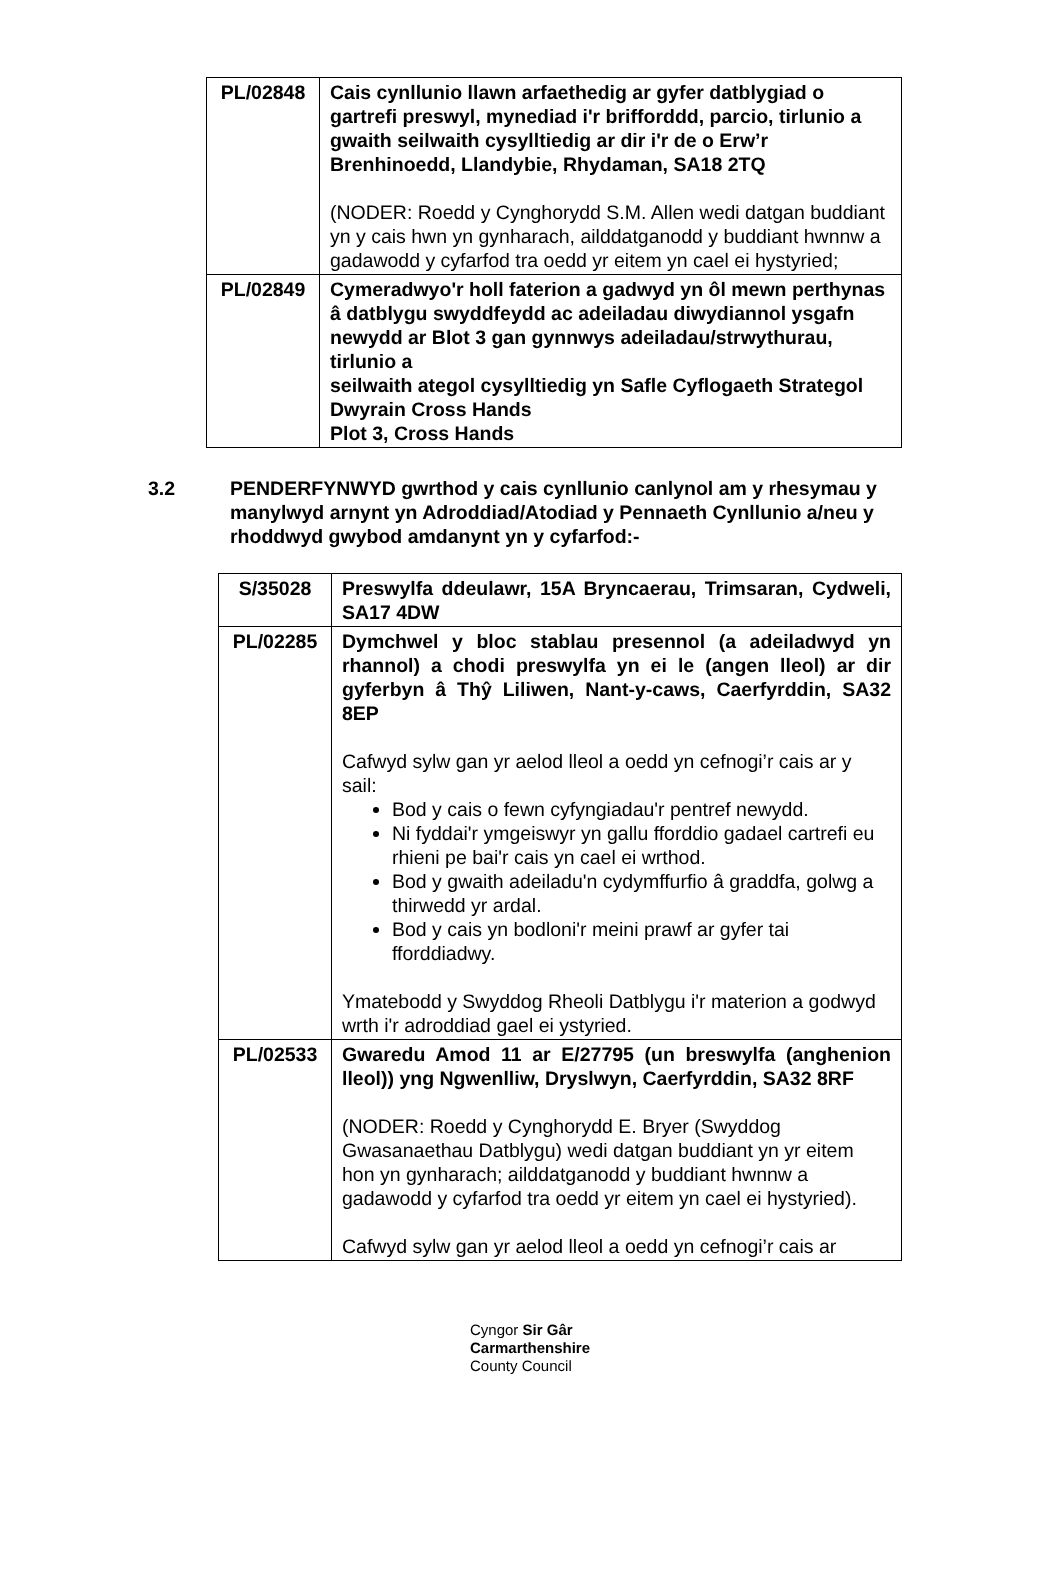| PL/02848 | Cais cynllunio llawn arfaethedig ar gyfer datblygiad o gartrefi preswyl, mynediad i'r brifforddd, parcio, tirlunio a gwaith seilwaith cysylltiedig ar dir i'r de o Erw’r Brenhinoedd, Llandybie, Rhydaman, SA18 2TQ (NODER: Roedd y Cynghorydd S.M. Allen wedi datgan buddiant yn y cais hwn yn gynharach, ailddatganodd y buddiant hwnnw a gadawodd y cyfarfod tra oedd yr eitem yn cael ei hystyried; |
| PL/02849 | Cymeradwyo'r holl faterion a gadwyd yn ôl mewn perthynas â datblygu swyddfeydd ac adeiladau diwydiannol ysgafn newydd ar Blot 3 gan gynnwys adeiladau/strwythurau, tirlunio a seilwaith ategol cysylltiedig yn Safle Cyflogaeth Strategol Dwyrain Cross Hands Plot 3, Cross Hands |
3.2 PENDERFYNWYD gwrthod y cais cynllunio canlynol am y rhesymau y manylwyd arnynt yn Adroddiad/Atodiad y Pennaeth Cynllunio a/neu y rhoddwyd gwybod amdanynt yn y cyfarfod:-
| S/35028 | Preswylfa ddeulawr, 15A Bryncaerau, Trimsaran, Cydweli, SA17 4DW |
| PL/02285 | Dymchwel y bloc stablau presennol (a adeiladwyd yn rhannol) a chodi preswylfa yn ei le (angen lleol) ar dir gyferbyn â Thŷ Liliwen, Nant-y-caws, Caerfyrddin, SA32 8EP Cafwyd sylw gan yr aelod lleol a oedd yn cefnogi’r cais ar y sail: Bod y cais o fewn cyfyngiadau'r pentref newydd. Ni fyddai'r ymgeiswyr yn gallu fforddio gadael cartrefi eu rhieni pe bai'r cais yn cael ei wrthod. Bod y gwaith adeiladu'n cydymffurfio â graddfa, golwg a thirwedd yr ardal. Bod y cais yn bodloni'r meini prawf ar gyfer tai fforddiadwy. Ymatebodd y Swyddog Rheoli Datblygu i'r materion a godwyd wrth i'r adroddiad gael ei ystyried. |
| PL/02533 | Gwaredu Amod 11 ar E/27795 (un breswylfa (anghenion lleol)) yng Ngwenlliw, Dryslwyn, Caerfyrddin, SA32 8RF (NODER: Roedd y Cynghorydd E. Bryer (Swyddog Gwasanaethau Datblygu) wedi datgan buddiant yn yr eitem hon yn gynharach; ailddatganodd y buddiant hwnnw a gadawodd y cyfarfod tra oedd yr eitem yn cael ei hystyried). Cafwyd sylw gan yr aelod lleol a oedd yn cefnogi’r cais ar |
Cyngor Sir Gâr
Carmarthenshire
County Council